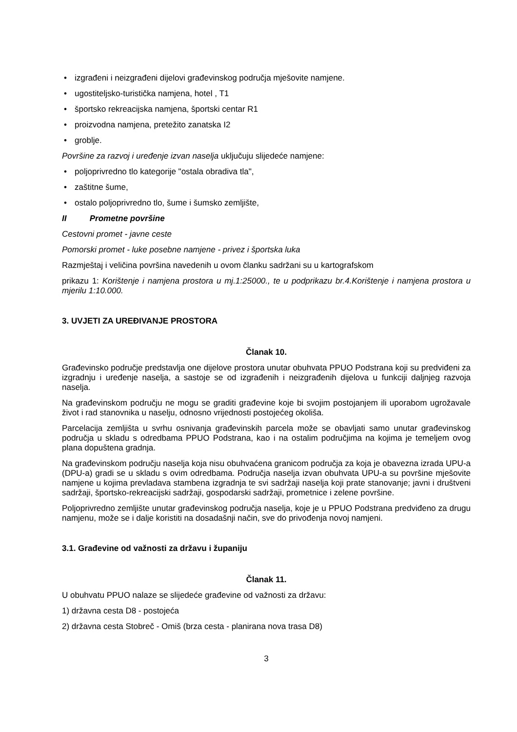• izgrađeni i neizgrađeni dijelovi građevinskog područja mješovite namjene.
• ugostiteljsko-turistička namjena, hotel , T1
• športsko rekreacijska namjena, športski centar R1
• proizvodna namjena, pretežito zanatska I2
• groblje.
Površine za razvoj i uređenje izvan naselja uključuju slijedeće namjene:
• poljoprivredno tlo kategorije "ostala obradiva tla",
• zaštitne šume,
• ostalo poljoprivredno tlo, šume i šumsko zemljište,
II Prometne površine
Cestovni promet - javne ceste
Pomorski promet - luke posebne namjene - privez i športska luka
Razmještaj i veličina površina navedenih u ovom članku sadržani su u kartografskom
prikazu 1: Korištenje i namjena prostora u mj.1:25000., te u podprikazu br.4.Korištenje i namjena prostora u mjerilu 1:10.000.
3. UVJETI ZA UREĐIVANJE PROSTORA
Članak 10.
Građevinsko područje predstavlja one dijelove prostora unutar obuhvata PPUO Podstrana koji su predviđeni za izgradnju i uređenje naselja, a sastoje se od izgrađenih i neizgrađenih dijelova u funkciji daljnjeg razvoja naselja.
Na građevinskom području ne mogu se graditi građevine koje bi svojim postojanjem ili uporabom ugrožavale život i rad stanovnika u naselju, odnosno vrijednosti postojećeg okoliša.
Parcelacija zemljišta u svrhu osnivanja građevinskih parcela može se obavljati samo unutar građevinskog područja u skladu s odredbama PPUO Podstrana, kao i na ostalim područjima na kojima je temeljem ovog plana dopuštena gradnja.
Na građevinskom području naselja koja nisu obuhvaćena granicom područja za koja je obavezna izrada UPU-a (DPU-a) gradi se u skladu s ovim odredbama. Područja naselja izvan obuhvata UPU-a su površine mješovite namjene u kojima prevladava stambena izgradnja te svi sadržaji naselja koji prate stanovanje; javni i društveni sadržaji, športsko-rekreacijski sadržaji, gospodarski sadržaji, prometnice i zelene površine.
Poljoprivredno zemljište unutar građevinskog područja naselja, koje je u PPUO Podstrana predviđeno za drugu namjenu, može se i dalje koristiti na dosadašnji način, sve do privođenja novoj namjeni.
3.1. Građevine od važnosti za državu i županiju
Članak 11.
U obuhvatu PPUO nalaze se slijedeće građevine od važnosti za državu:
1) državna cesta D8 - postojeća
2) državna cesta Stobreč - Omiš (brza cesta - planirana nova trasa D8)
3